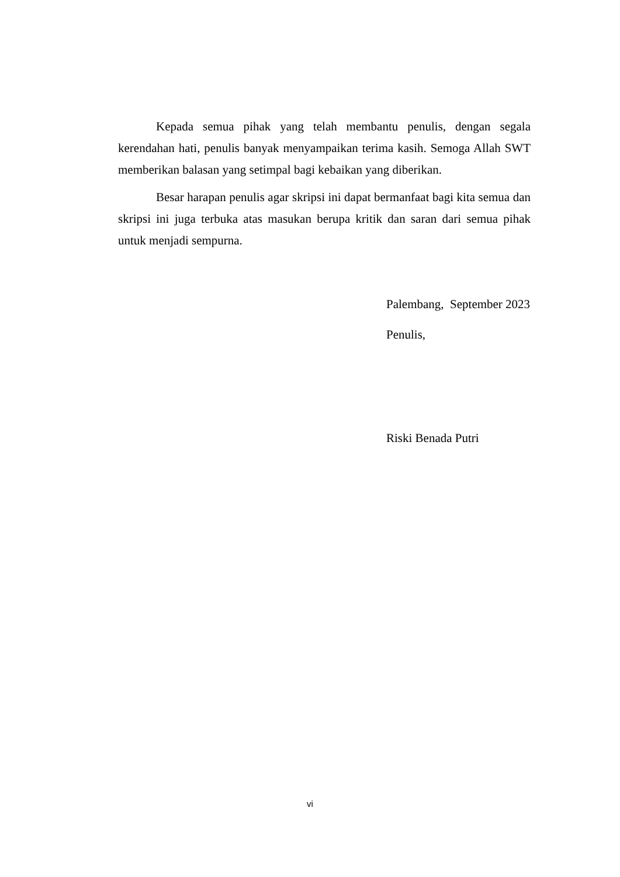Kepada semua pihak yang telah membantu penulis, dengan segala kerendahan hati, penulis banyak menyampaikan terima kasih. Semoga Allah SWT memberikan balasan yang setimpal bagi kebaikan yang diberikan.
Besar harapan penulis agar skripsi ini dapat bermanfaat bagi kita semua dan skripsi ini juga terbuka atas masukan berupa kritik dan saran dari semua pihak untuk menjadi sempurna.
Palembang, September 2023
Penulis,
Riski Benada Putri
vi